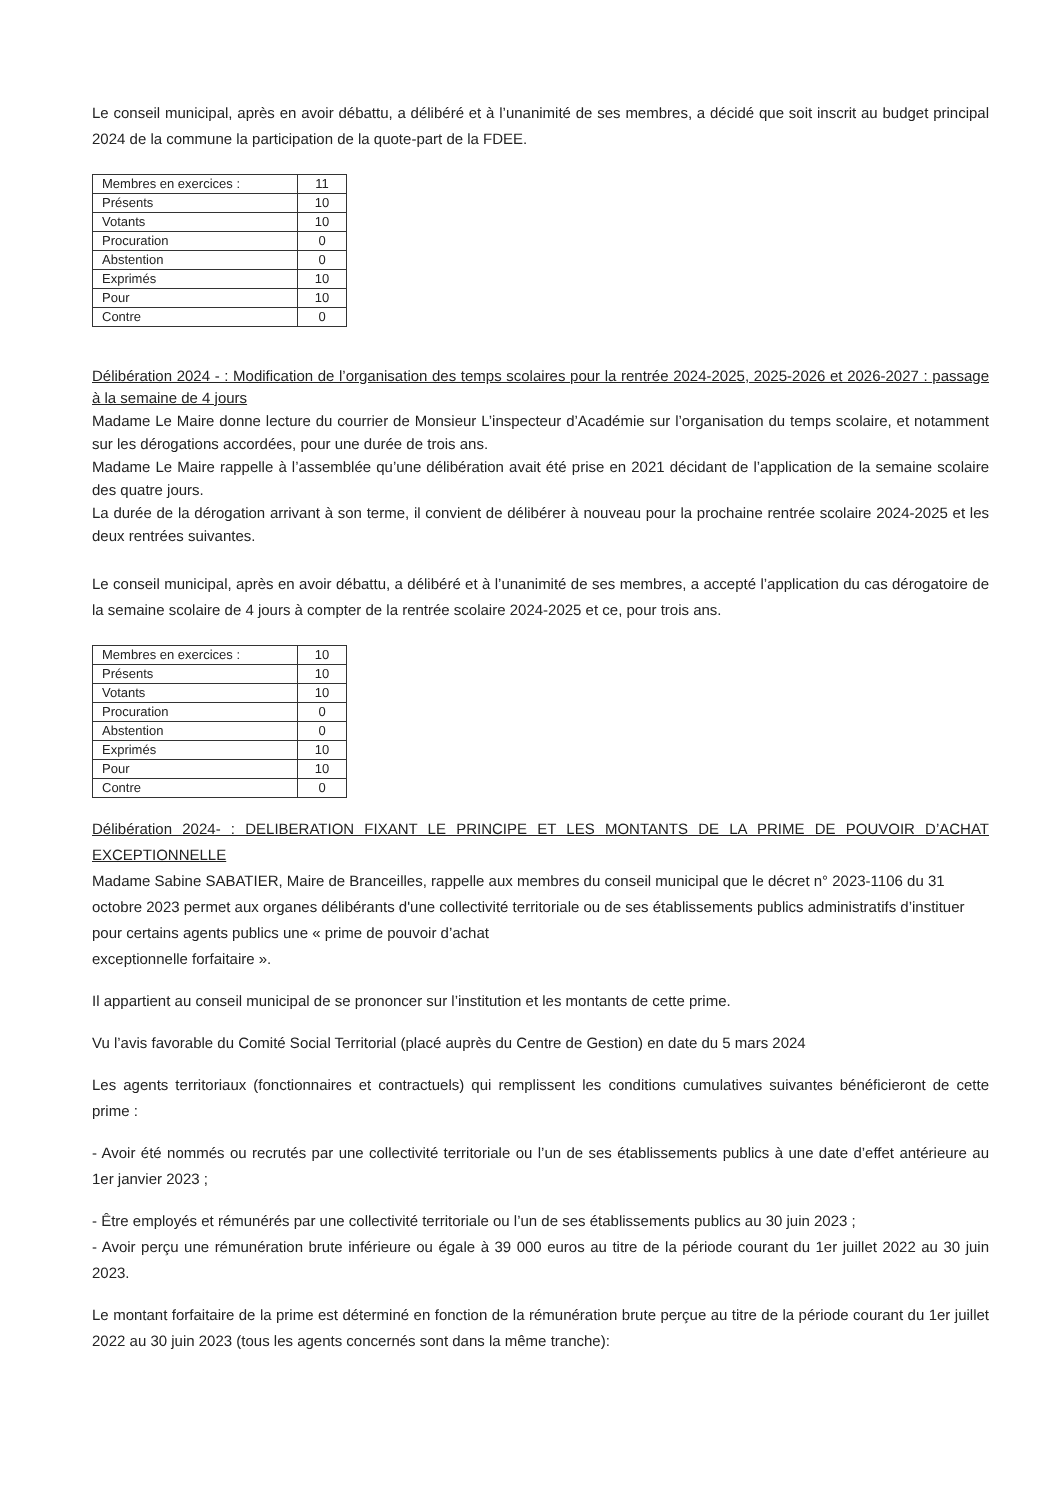Le conseil municipal, après en avoir débattu, a délibéré et à l’unanimité de ses membres, a décidé que soit inscrit au budget principal 2024 de la commune la participation de la quote-part de la FDEE.
| Membres en exercices : | 11 |
| Présents | 10 |
| Votants | 10 |
| Procuration | 0 |
| Abstention | 0 |
| Exprimés | 10 |
| Pour | 10 |
| Contre | 0 |
Délibération 2024 - : Modification de l’organisation des temps scolaires pour la rentrée 2024-2025, 2025-2026 et 2026-2027 : passage à la semaine de 4 jours
Madame Le Maire donne lecture du courrier de Monsieur L’inspecteur d’Académie sur l’organisation du temps scolaire, et notamment sur les dérogations accordées, pour une durée de trois ans.
Madame Le Maire rappelle à l’assemblée qu’une délibération avait été prise en 2021 décidant de l’application de la semaine scolaire des quatre jours.
La durée de la dérogation arrivant à son terme, il convient de délibérer à nouveau pour la prochaine rentrée scolaire 2024-2025 et les deux rentrées suivantes.
Le conseil municipal, après en avoir débattu, a délibéré et à l’unanimité de ses membres, a accepté l’application du cas dérogatoire de la semaine scolaire de 4 jours à compter de la rentrée scolaire 2024-2025 et ce, pour trois ans.
| Membres en exercices : | 10 |
| Présents | 10 |
| Votants | 10 |
| Procuration | 0 |
| Abstention | 0 |
| Exprimés | 10 |
| Pour | 10 |
| Contre | 0 |
Délibération 2024- : DELIBERATION FIXANT LE PRINCIPE ET LES MONTANTS DE LA PRIME DE POUVOIR D’ACHAT EXCEPTIONNELLE
Madame Sabine SABATIER, Maire de Branceilles, rappelle aux membres du conseil municipal que le décret n° 2023-1106 du 31 octobre 2023 permet aux organes délibérants d'une collectivité territoriale ou de ses établissements publics administratifs d’instituer pour certains agents publics une « prime de pouvoir d’achat
exceptionnelle forfaitaire ».
Il appartient au conseil municipal de se prononcer sur l’institution et les montants de cette prime.
Vu l’avis favorable du Comité Social Territorial (placé auprès du Centre de Gestion) en date du 5 mars 2024
Les agents territoriaux (fonctionnaires et contractuels) qui remplissent les conditions cumulatives suivantes bénéficieront de cette prime :
- Avoir été nommés ou recrutés par une collectivité territoriale ou l’un de ses établissements publics à une date d’effet antérieure au 1er janvier 2023 ;
- Être employés et rémunérés par une collectivité territoriale ou l’un de ses établissements publics au 30 juin 2023 ;
- Avoir perçu une rémunération brute inférieure ou égale à 39 000 euros au titre de la période courant du 1er juillet 2022 au 30 juin 2023.
Le montant forfaitaire de la prime est déterminé en fonction de la rémunération brute perçue au titre de la période courant du 1er juillet 2022 au 30 juin 2023 (tous les agents concernés sont dans la même tranche):